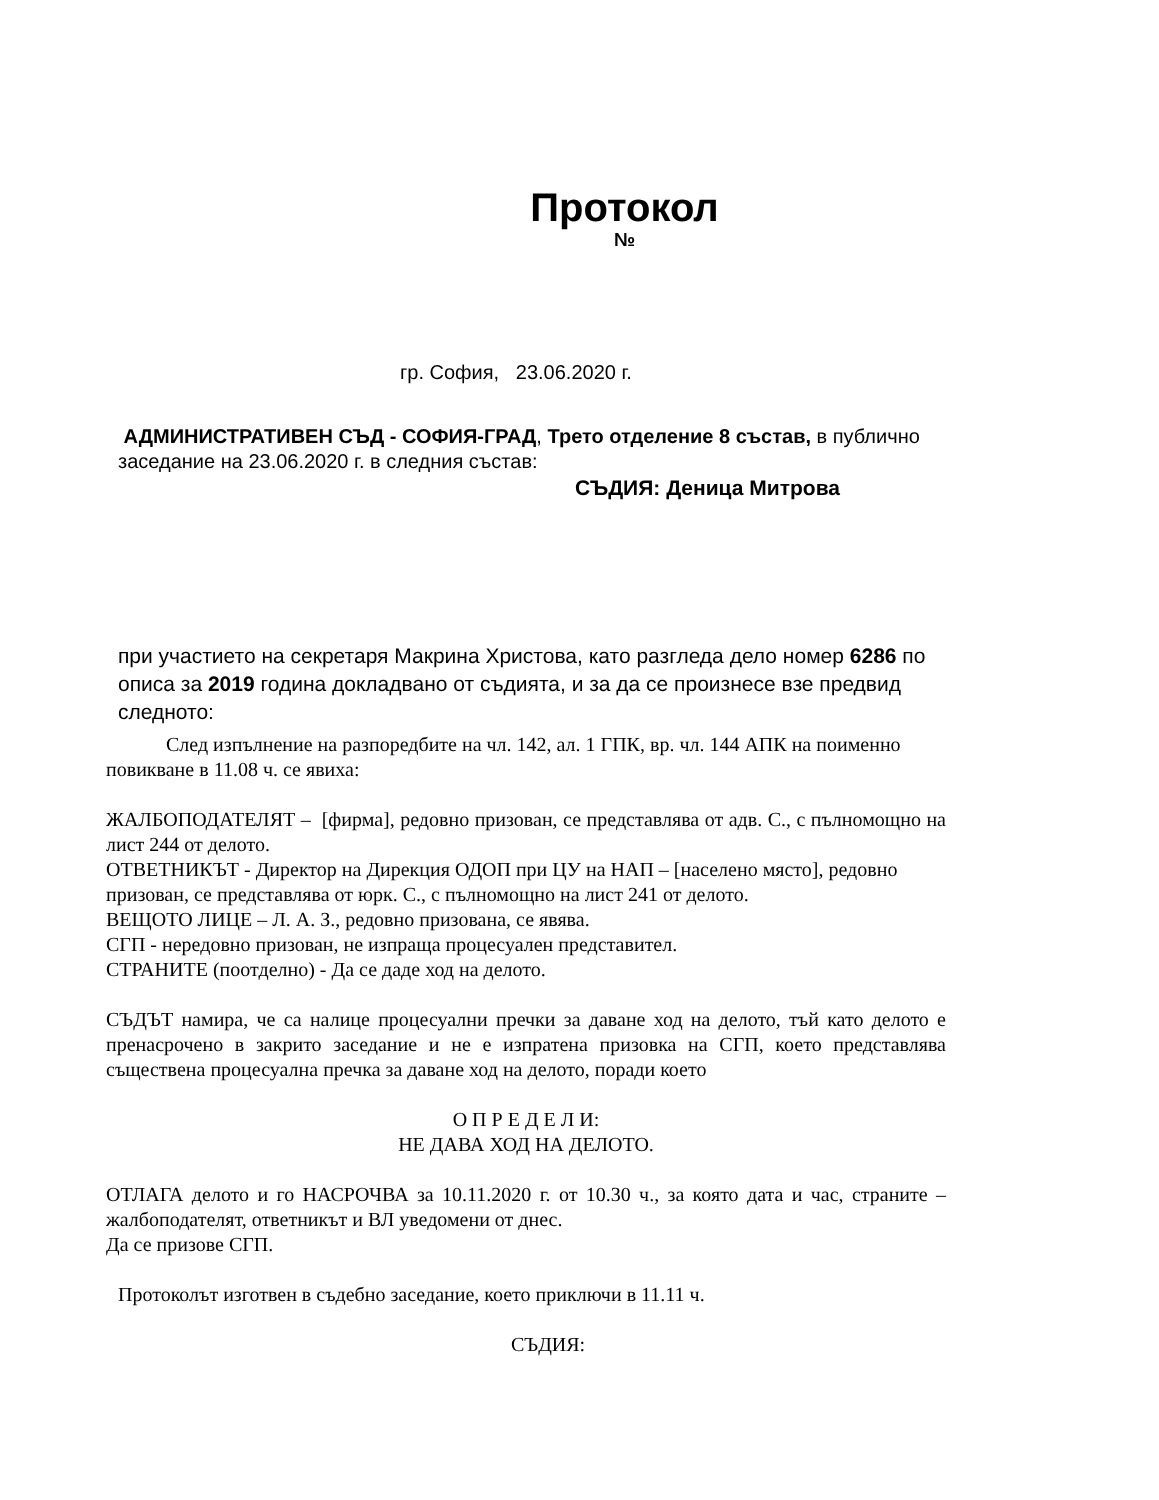Протокол
№
гр. София, 23.06.2020 г.
АДМИНИСТРАТИВЕН СЪД - СОФИЯ-ГРАД, Трето отделение 8 състав, в публично заседание на 23.06.2020 г. в следния състав:
СЪДИЯ: Деница Митрова
при участието на секретаря Макрина Христова, като разгледа дело номер 6286 по описа за 2019 година докладвано от съдията, и за да се произнесе взе предвид следното:
След изпълнение на разпоредбите на чл. 142, ал. 1 ГПК, вр. чл. 144 АПК на поименно повикване в 11.08 ч. се явиха:
ЖАЛБОПОДАТЕЛЯТ – [фирма], редовно призован, се представлява от адв. С., с пълномощно на лист 244 от делото.
ОТВЕТНИКЪТ - Директор на Дирекция ОДОП при ЦУ на НАП – [населено място], редовно призован, се представлява от юрк. С., с пълномощно на лист 241 от делото.
ВЕЩОТО ЛИЦЕ – Л. А. З., редовно призована, се явява.
СГП - нередовно призован, не изпраща процесуален представител.
СТРАНИТЕ (поотделно) - Да се даде ход на делото.
СЪДЪТ намира, че са налице процесуални пречки за даване ход на делото, тъй като делото е пренасрочено в закрито заседание и не е изпратена призовка на СГП, което представлява съществена процесуална пречка за даване ход на делото, поради което
О П Р Е Д Е Л И:
НЕ ДАВА ХОД НА ДЕЛОТО.
ОТЛАГА делото и го НАСРОЧВА за 10.11.2020 г. от 10.30 ч., за която дата и час, страните – жалбоподателят, ответникът и ВЛ уведомени от днес.
Да се призове СГП.
Протоколът изготвен в съдебно заседание, което приключи в 11.11 ч.
СЪДИЯ: